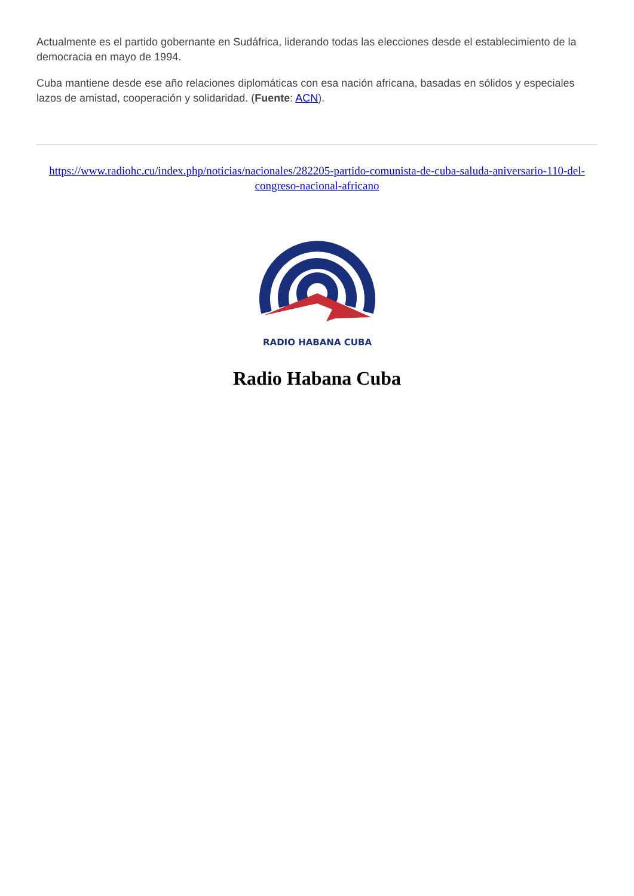Actualmente es el partido gobernante en Sudáfrica, liderando todas las elecciones desde el establecimiento de la democracia en mayo de 1994.
Cuba mantiene desde ese año relaciones diplomáticas con esa nación africana, basadas en sólidos y especiales lazos de amistad, cooperación y solidaridad. (Fuente: ACN).
https://www.radiohc.cu/index.php/noticias/nacionales/282205-partido-comunista-de-cuba-saluda-aniversario-110-del-congreso-nacional-africano
RADIO HABANA CUBA
Radio Habana Cuba